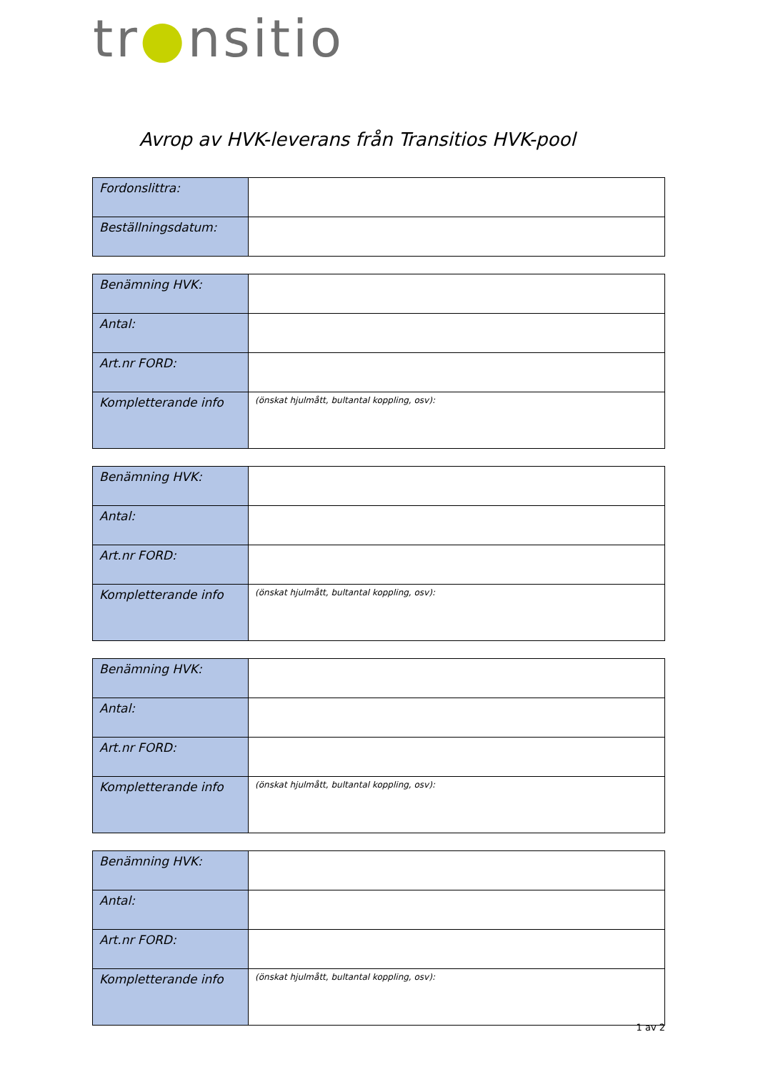tr●nsitio
Avrop av HVK-leverans från Transitios HVK-pool
| Fordonslittra: | |
| Beställningsdatum: | |
| Benämning HVK: | |
| Antal: | |
| Art.nr FORD: | |
| Kompletterande info | (önskat hjulmått, bultantal koppling, osv): |
| Benämning HVK: | |
| Antal: | |
| Art.nr FORD: | |
| Kompletterande info | (önskat hjulmått, bultantal koppling, osv): |
| Benämning HVK: | |
| Antal: | |
| Art.nr FORD: | |
| Kompletterande info | (önskat hjulmått, bultantal koppling, osv): |
| Benämning HVK: | |
| Antal: | |
| Art.nr FORD: | |
| Kompletterande info | (önskat hjulmått, bultantal koppling, osv): |
1 av 2